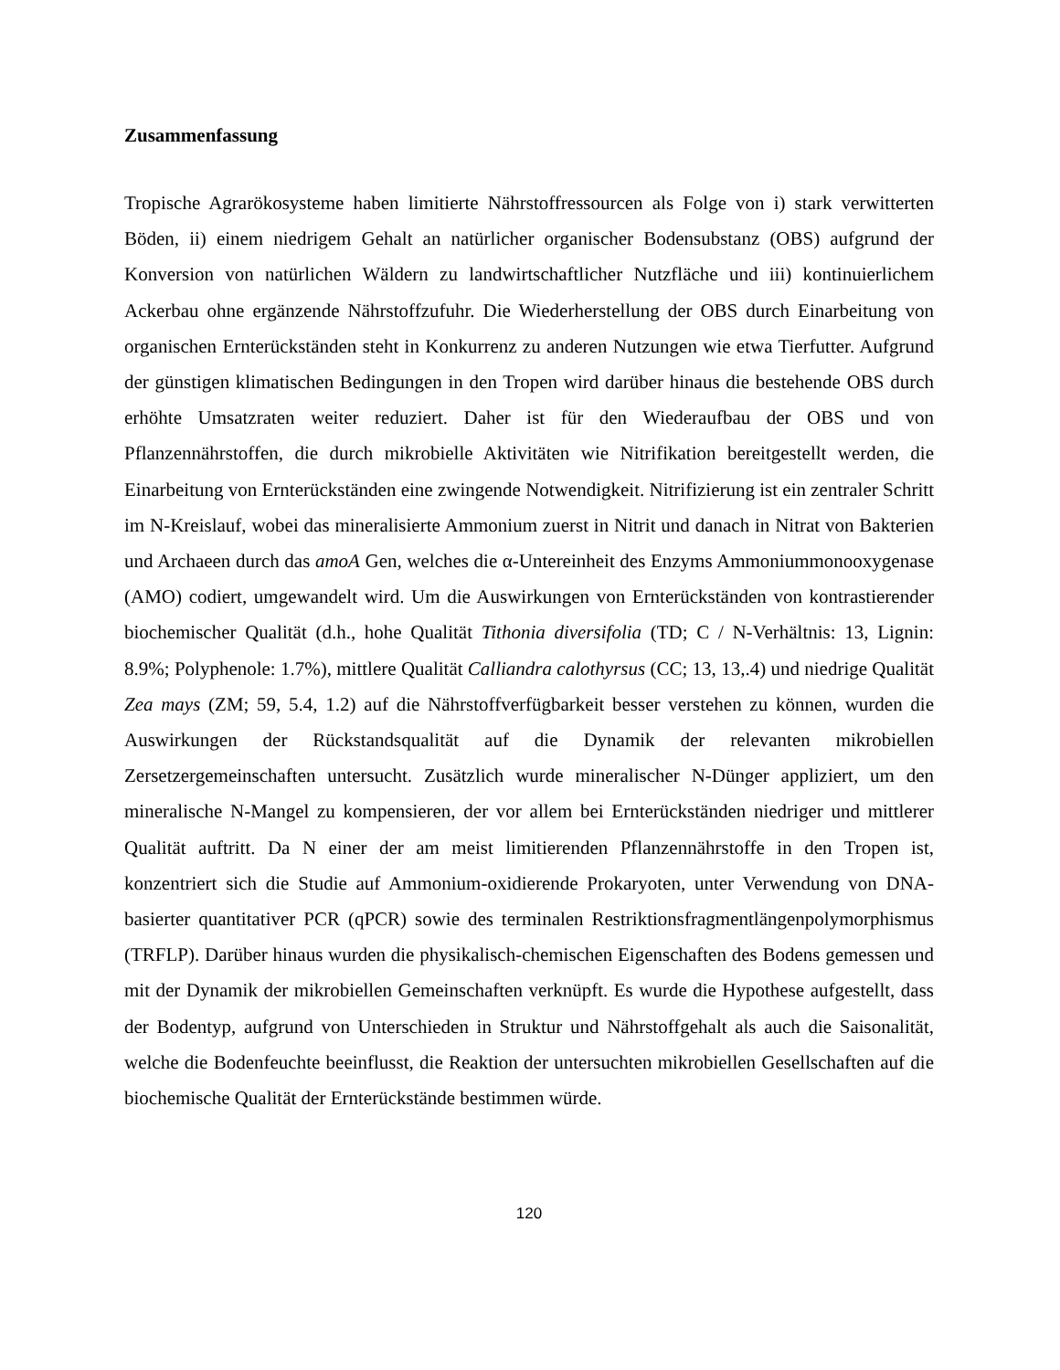Zusammenfassung
Tropische Agrarökosysteme haben limitierte Nährstoffressourcen als Folge von i) stark verwitterten Böden, ii) einem niedrigem Gehalt an natürlicher organischer Bodensubstanz (OBS) aufgrund der Konversion von natürlichen Wäldern zu landwirtschaftlicher Nutzfläche und iii) kontinuierlichem Ackerbau ohne ergänzende Nährstoffzufuhr. Die Wiederherstellung der OBS durch Einarbeitung von organischen Ernterückständen steht in Konkurrenz zu anderen Nutzungen wie etwa Tierfutter. Aufgrund der günstigen klimatischen Bedingungen in den Tropen wird darüber hinaus die bestehende OBS durch erhöhte Umsatzraten weiter reduziert. Daher ist für den Wiederaufbau der OBS und von Pflanzennährstoffen, die durch mikrobielle Aktivitäten wie Nitrifikation bereitgestellt werden, die Einarbeitung von Ernterückständen eine zwingende Notwendigkeit. Nitrifizierung ist ein zentraler Schritt im N-Kreislauf, wobei das mineralisierte Ammonium zuerst in Nitrit und danach in Nitrat von Bakterien und Archaeen durch das amoA Gen, welches die α-Untereinheit des Enzyms Ammoniummonooxygenase (AMO) codiert, umgewandelt wird. Um die Auswirkungen von Ernterückständen von kontrastierender biochemischer Qualität (d.h., hohe Qualität Tithonia diversifolia (TD; C / N-Verhältnis: 13, Lignin: 8.9%; Polyphenole: 1.7%), mittlere Qualität Calliandra calothyrsus (CC; 13, 13,.4) und niedrige Qualität Zea mays (ZM; 59, 5.4, 1.2) auf die Nährstoffverfügbarkeit besser verstehen zu können, wurden die Auswirkungen der Rückstandsqualität auf die Dynamik der relevanten mikrobiellen Zersetzergemeinschaften untersucht. Zusätzlich wurde mineralischer N-Dünger appliziert, um den mineralische N-Mangel zu kompensieren, der vor allem bei Ernterückständen niedriger und mittlerer Qualität auftritt. Da N einer der am meist limitierenden Pflanzennährstoffe in den Tropen ist, konzentriert sich die Studie auf Ammonium-oxidierende Prokaryoten, unter Verwendung von DNA-basierter quantitativer PCR (qPCR) sowie des terminalen Restriktionsfragmentlängenpolymorphismus (TRFLP). Darüber hinaus wurden die physikalisch-chemischen Eigenschaften des Bodens gemessen und mit der Dynamik der mikrobiellen Gemeinschaften verknüpft. Es wurde die Hypothese aufgestellt, dass der Bodentyp, aufgrund von Unterschieden in Struktur und Nährstoffgehalt als auch die Saisonalität, welche die Bodenfeuchte beeinflusst, die Reaktion der untersuchten mikrobiellen Gesellschaften auf die biochemische Qualität der Ernterückstände bestimmen würde.
120